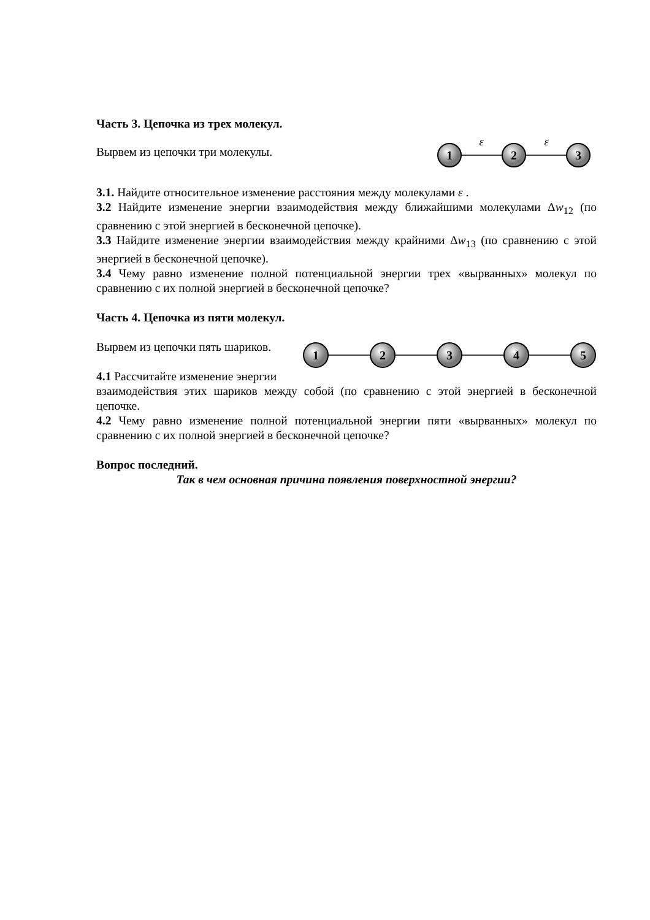Часть 3. Цепочка из трех молекул.
Вырвем из цепочки три молекулы.
1
2
3
ε
ε
3.1. Найдите относительное изменение расстояния между молекулами ε .
3.2 Найдите изменение энергии взаимодействия между ближайшими молекулами Δw<sub>12</sub> (по сравнению с этой энергией в бесконечной цепочке).
3.3 Найдите изменение энергии взаимодействия между крайними Δw<sub>13</sub> (по сравнению с этой энергией в бесконечной цепочке).
3.4 Чему равно изменение полной потенциальной энергии трех «вырванных» молекул по сравнению с их полной энергией в бесконечной цепочке?
Часть 4. Цепочка из пяти молекул.
Вырвем из цепочки пять шариков.
4.1 Рассчитайте изменение энергии
1
2
3
4
5
взаимодействия этих шариков между собой (по сравнению с этой энергией в бесконечной цепочке.
4.2 Чему равно изменение полной потенциальной энергии пяти «вырванных» молекул по сравнению с их полной энергией в бесконечной цепочке?
Вопрос последний.
Так в чем основная причина появления поверхностной энергии?